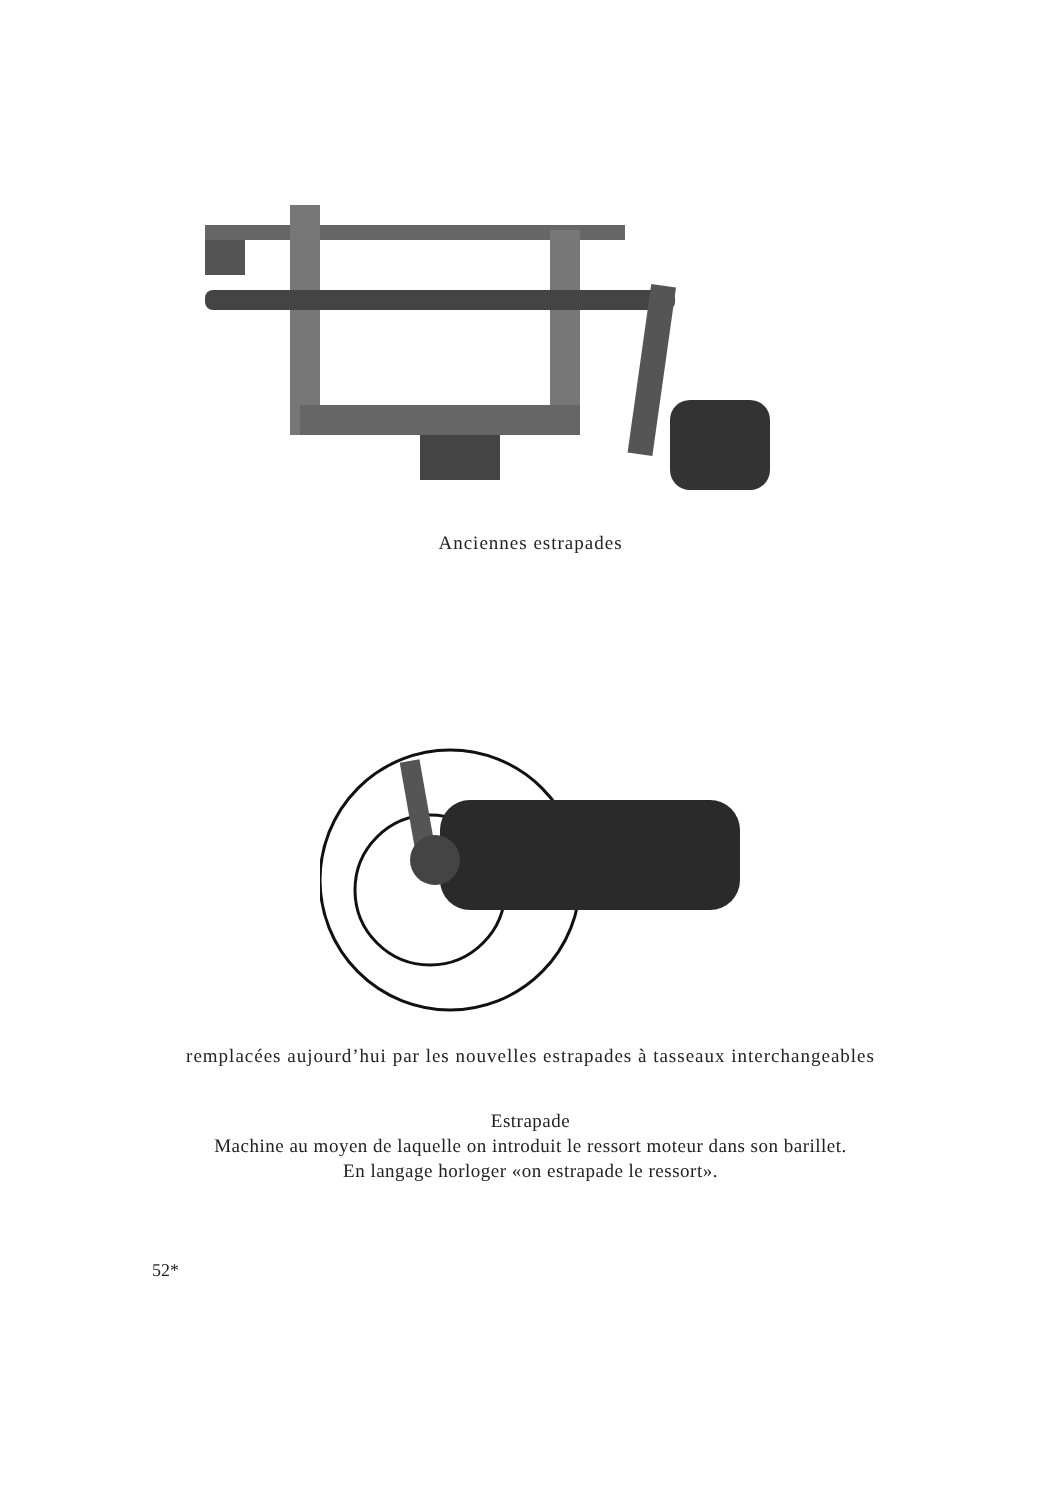Anciennes estrapades
remplacées aujourd’hui par les nouvelles estrapades à tasseaux interchangeables
Estrapade
Machine au moyen de laquelle on introduit le ressort moteur dans son barillet.
En langage horloger «on estrapade le ressort».
52*